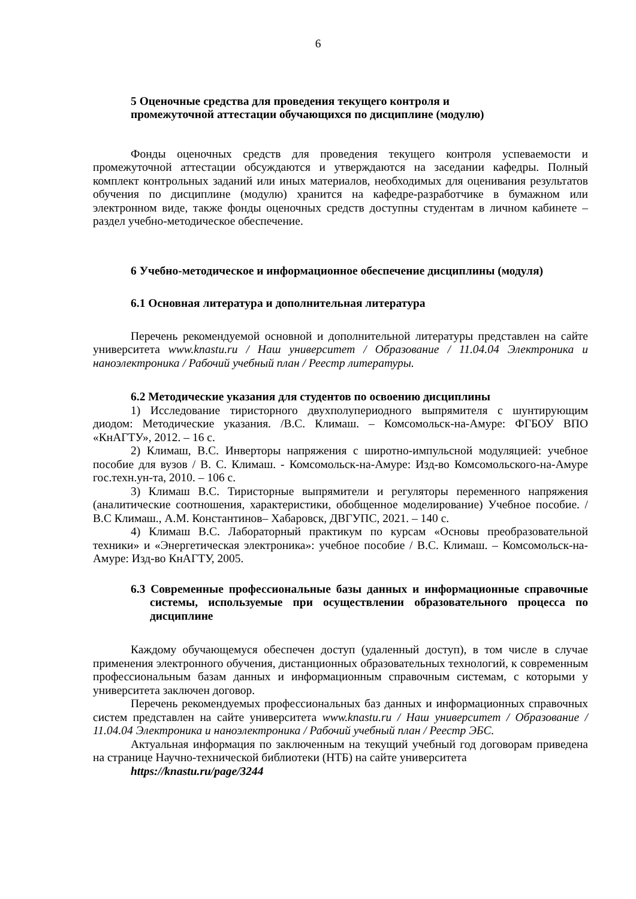6
5 Оценочные средства для проведения текущего контроля и
промежуточной аттестации обучающихся по дисциплине (модулю)
Фонды оценочных средств для проведения текущего контроля успеваемости и промежуточной аттестации обсуждаются и утверждаются на заседании кафедры. Полный комплект контрольных заданий или иных материалов, необходимых для оценивания результатов обучения по дисциплине (модулю) хранится на кафедре-разработчике в бумажном или электронном виде, также фонды оценочных средств доступны студентам в личном кабинете – раздел учебно-методическое обеспечение.
6 Учебно-методическое и информационное обеспечение дисциплины (модуля)
6.1 Основная литература и дополнительная литература
Перечень рекомендуемой основной и дополнительной литературы представлен на сайте университета www.knastu.ru / Наш университет / Образование / 11.04.04 Электроника и наноэлектроника / Рабочий учебный план / Реестр литературы.
6.2 Методические указания для студентов по освоению дисциплины
1) Исследование тиристорного двухполупериодного выпрямителя с шунтирующим диодом: Методические указания. /В.С. Климаш. – Комсомольск-на-Амуре: ФГБОУ ВПО «КнАГТУ», 2012. – 16 с.
2) Климаш, В.С. Инверторы напряжения с широтно-импульсной модуляцией: учебное пособие для вузов / В. С. Климаш. - Комсомольск-на-Амуре: Изд-во Комсомольского-на-Амуре гос.техн.ун-та, 2010. – 106 с.
3) Климаш В.С. Тиристорные выпрямители и регуляторы переменного напряжения (аналитические соотношения, характеристики, обобщенное моделирование) Учебное пособие. / В.С Климаш., А.М. Константинов– Хабаровск, ДВГУПС, 2021. – 140 с.
4) Климаш В.С. Лабораторный практикум по курсам «Основы преобразовательной техники» и «Энергетическая электроника»: учебное пособие / В.С. Климаш. – Комсомольск-на-Амуре: Изд-во КнАГТУ, 2005.
6.3 Современные профессиональные базы данных и информационные справочные системы, используемые при осуществлении образовательного процесса по дисциплине
Каждому обучающемуся обеспечен доступ (удаленный доступ), в том числе в случае применения электронного обучения, дистанционных образовательных технологий, к современным профессиональным базам данных и информационным справочным системам, с которыми у университета заключен договор.
Перечень рекомендуемых профессиональных баз данных и информационных справочных систем представлен на сайте университета www.knastu.ru / Наш университет / Образование / 11.04.04 Электроника и наноэлектроника / Рабочий учебный план / Реестр ЭБС.
Актуальная информация по заключенным на текущий учебный год договорам приведена на странице Научно-технической библиотеки (НТБ) на сайте университета
https://knastu.ru/page/3244